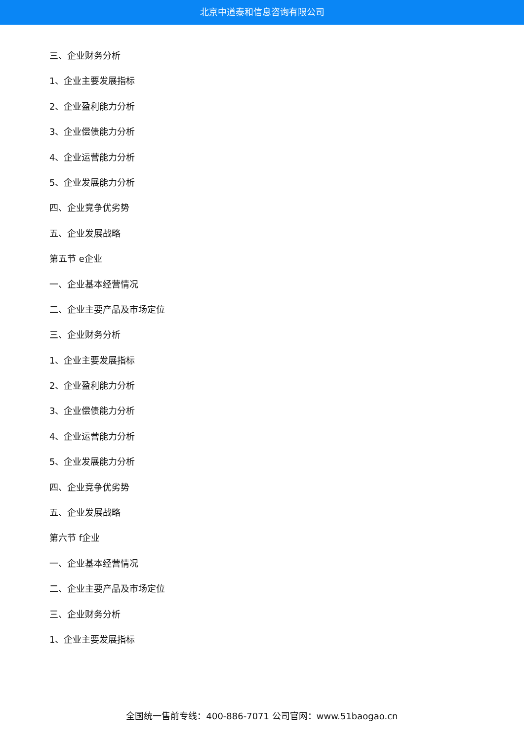北京中道泰和信息咨询有限公司
三、企业财务分析
1、企业主要发展指标
2、企业盈利能力分析
3、企业偿债能力分析
4、企业运营能力分析
5、企业发展能力分析
四、企业竞争优劣势
五、企业发展战略
第五节 e企业
一、企业基本经营情况
二、企业主要产品及市场定位
三、企业财务分析
1、企业主要发展指标
2、企业盈利能力分析
3、企业偿债能力分析
4、企业运营能力分析
5、企业发展能力分析
四、企业竞争优劣势
五、企业发展战略
第六节 f企业
一、企业基本经营情况
二、企业主要产品及市场定位
三、企业财务分析
1、企业主要发展指标
全国统一售前专线：400-886-7071 公司官网：www.51baogao.cn